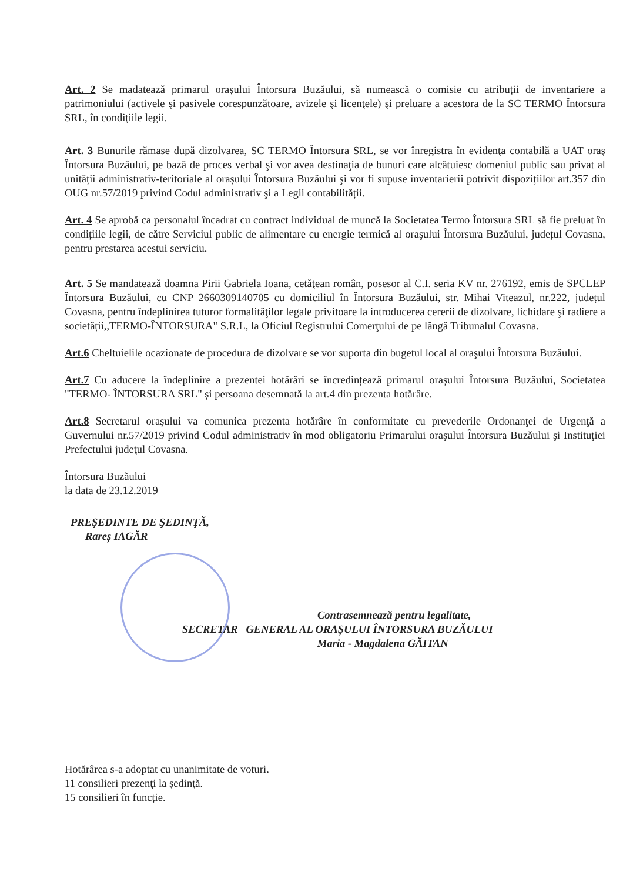Art. 2 Se madatează primarul orașului Întorsura Buzăului, să numească o comisie cu atribuții de inventariere a patrimoniului (activele şi pasivele corespunzătoare, avizele şi licenţele) şi preluare a acestora de la SC TERMO Întorsura SRL, în condițiile legii.
Art. 3 Bunurile rămase după dizolvarea, SC TERMO Întorsura SRL, se vor înregistra în evidenţa contabilă a UAT oraş Întorsura Buzăului, pe bază de proces verbal şi vor avea destinaţia de bunuri care alcătuiesc domeniul public sau privat al unității administrativ-teritoriale al orașului Întorsura Buzăului şi vor fi supuse inventarierii potrivit dispozițiilor art.357 din OUG nr.57/2019 privind Codul administrativ şi a Legii contabilității.
Art. 4 Se aprobă ca personalul încadrat cu contract individual de muncă la Societatea Termo Întorsura SRL să fie preluat în condițiile legii, de către Serviciul public de alimentare cu energie termică al oraşului Întorsura Buzăului, județul Covasna, pentru prestarea acestui serviciu.
Art. 5 Se mandatează doamna Pirii Gabriela Ioana, cetăţean român, posesor al C.I. seria KV nr. 276192, emis de SPCLEP Întorsura Buzăului, cu CNP 2660309140705 cu domiciliul în Întorsura Buzăului, str. Mihai Viteazul, nr.222, județul Covasna, pentru îndeplinirea tuturor formalităţilor legale privitoare la introducerea cererii de dizolvare, lichidare şi radiere a societății,,TERMO-ÎNTORSURA" S.R.L, la Oficiul Registrului Comerţului de pe lângă Tribunalul Covasna.
Art.6 Cheltuielile ocazionate de procedura de dizolvare se vor suporta din bugetul local al oraşului Întorsura Buzăului.
Art.7 Cu aducere la îndeplinire a prezentei hotărâri se încredințează primarul orașului Întorsura Buzăului, Societatea "TERMO- ÎNTORSURA SRL" și persoana desemnată la art.4 din prezenta hotărâre.
Art.8 Secretarul orașului va comunica prezenta hotărâre în conformitate cu prevederile Ordonanţei de Urgenţă a Guvernului nr.57/2019 privind Codul administrativ în mod obligatoriu Primarului oraşului Întorsura Buzăului şi Instituţiei Prefectului judeţul Covasna.
Întorsura Buzăului
la data de 23.12.2019
PREŞEDINTE DE ŞEDINŢĂ,
Rareș IAGĂR
Contrasemnează pentru legalitate,
SECRETAR GENERAL AL ORAȘULUI ÎNTORSURA BUZĂULUI
Maria - Magdalena GĂITAN
Hotărârea s-a adoptat cu unanimitate de voturi.
11 consilieri prezenţi la şedinţă.
15 consilieri în funcție.